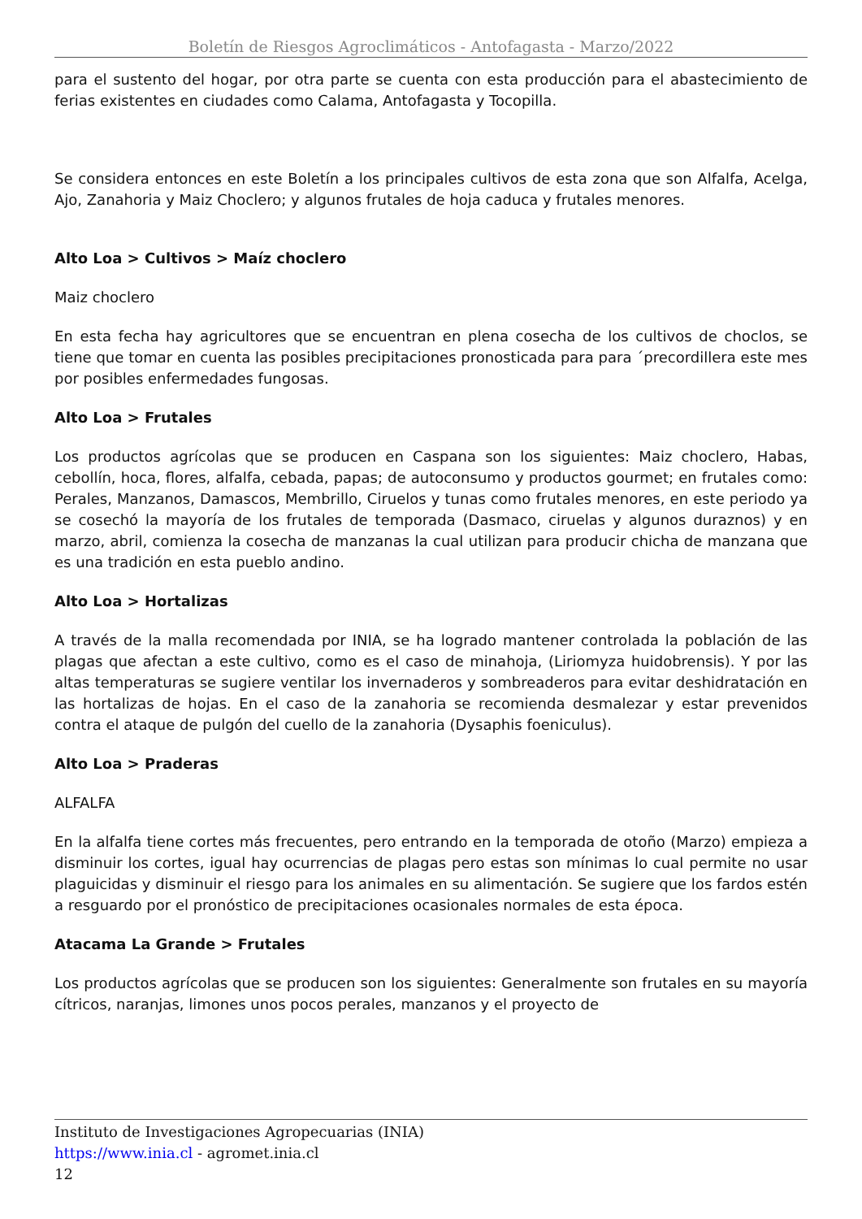Boletín de Riesgos Agroclimáticos - Antofagasta - Marzo/2022
para el sustento del hogar, por otra parte se cuenta con esta producción para el abastecimiento de ferias existentes en ciudades como Calama, Antofagasta y Tocopilla.
Se considera entonces en este Boletín a los principales cultivos de esta zona que son Alfalfa, Acelga, Ajo, Zanahoria y Maiz Choclero; y algunos frutales de hoja caduca y frutales menores.
Alto Loa > Cultivos > Maíz choclero
Maiz choclero
En esta fecha hay agricultores que se encuentran en plena cosecha de los cultivos de choclos, se tiene que tomar en cuenta las posibles precipitaciones pronosticada para para ´precordillera este mes por posibles enfermedades fungosas.
Alto Loa > Frutales
Los productos agrícolas que se producen en Caspana son los siguientes: Maiz choclero, Habas, cebollín, hoca, flores, alfalfa, cebada, papas; de autoconsumo y productos gourmet; en frutales como: Perales, Manzanos, Damascos, Membrillo, Ciruelos y tunas como frutales menores, en este periodo ya se cosechó la mayoría de los frutales de temporada (Dasmaco, ciruelas y algunos duraznos) y en marzo, abril, comienza la cosecha de manzanas la cual utilizan para producir chicha de manzana que es una tradición en esta pueblo andino.
Alto Loa > Hortalizas
A través de la malla recomendada por INIA, se ha logrado mantener controlada la población de las plagas que afectan a este cultivo, como es el caso de minahoja, (Liriomyza huidobrensis). Y por las altas temperaturas se sugiere ventilar los invernaderos y sombreaderos para evitar deshidratación en las hortalizas de hojas. En el caso de la zanahoria se recomienda desmalezar y estar prevenidos contra el ataque de pulgón del cuello de la zanahoria (Dysaphis foeniculus).
Alto Loa > Praderas
ALFALFA
En la alfalfa tiene cortes más frecuentes, pero entrando en la temporada de otoño (Marzo) empieza a disminuir los cortes, igual hay ocurrencias de plagas pero estas son mínimas lo cual permite no usar plaguicidas y disminuir el riesgo para los animales en su alimentación. Se sugiere que los fardos estén a resguardo por el pronóstico de precipitaciones ocasionales normales de esta época.
Atacama La Grande > Frutales
Los productos agrícolas que se producen son los siguientes: Generalmente son frutales en su mayoría cítricos, naranjas, limones unos pocos perales, manzanos y el proyecto de
Instituto de Investigaciones Agropecuarias (INIA)
https://www.inia.cl - agromet.inia.cl
12